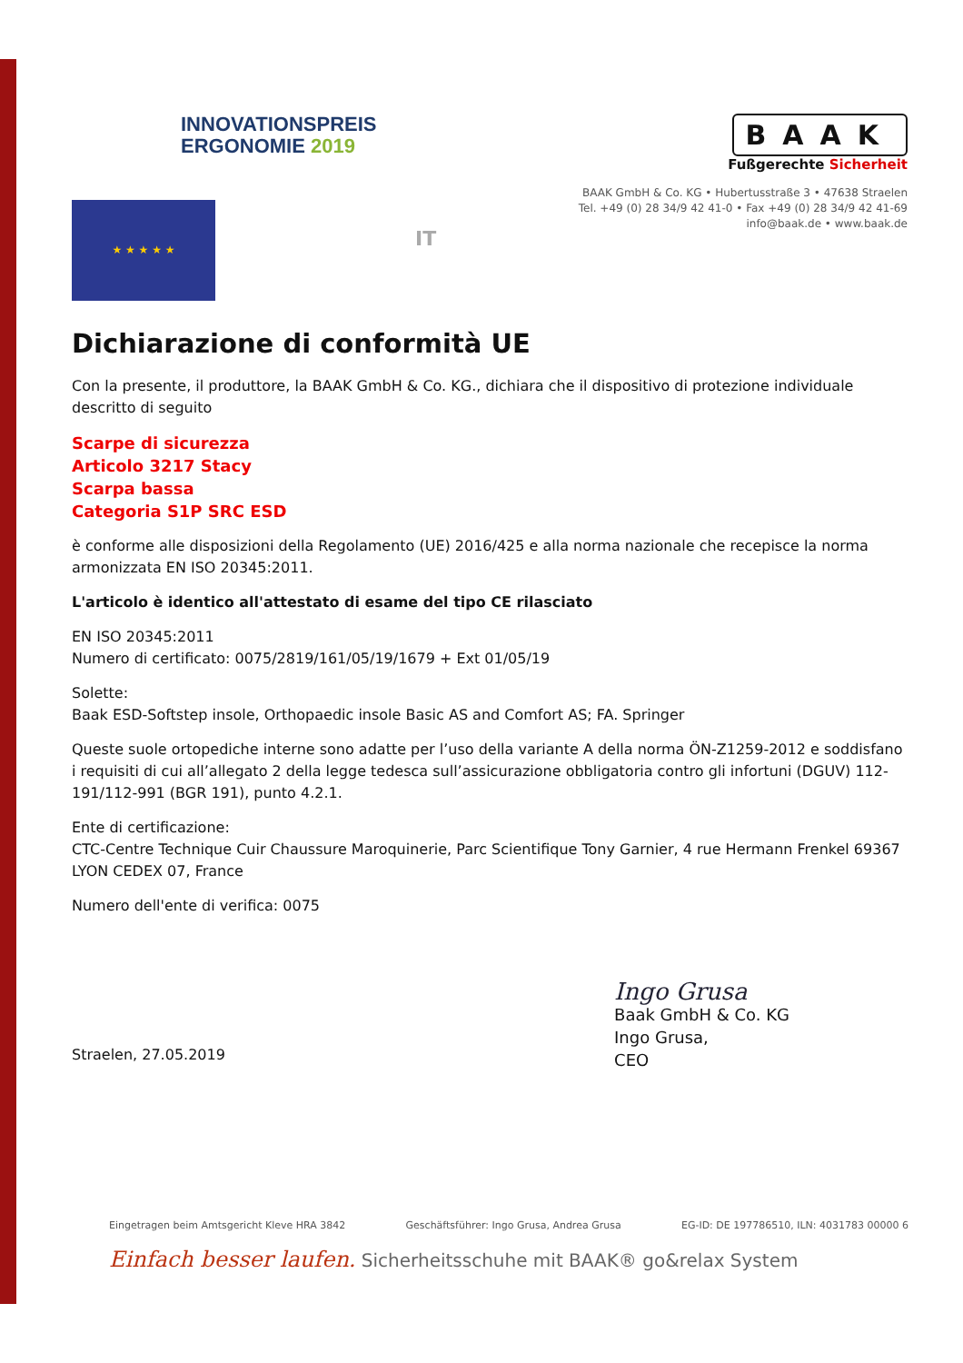INNOVATIONSPREIS
ERGONOMIE 2019
BAAK
Fußgerechte Sicherheit
BAAK GmbH & Co. KG • Hubertusstraße 3 • 47638 Straelen
Tel. +49 (0) 28 34/9 42 41-0 • Fax +49 (0) 28 34/9 42 41-69
info@baak.de • www.baak.de
★ ★ ★ ★ ★
IT
Dichiarazione di conformità UE
Con la presente, il produttore, la BAAK GmbH & Co. KG., dichiara che il dispositivo di protezione individuale descritto di seguito
Scarpe di sicurezza
Articolo 3217 Stacy
Scarpa bassa
Categoria S1P SRC ESD
è conforme alle disposizioni della Regolamento (UE) 2016/425 e alla norma nazionale che recepisce la norma armonizzata EN ISO 20345:2011.
L'articolo è identico all'attestato di esame del tipo CE rilasciato
EN ISO 20345:2011
Numero di certificato: 0075/2819/161/05/19/1679 + Ext 01/05/19
Solette:
Baak ESD-Softstep insole, Orthopaedic insole Basic AS and Comfort AS; FA. Springer
Queste suole ortopediche interne sono adatte per l’uso della variante A della norma ÖN-Z1259-2012 e soddisfano i requisiti di cui all’allegato 2 della legge tedesca sull’assicurazione obbligatoria contro gli infortuni (DGUV) 112-191/112-991 (BGR 191), punto 4.2.1.
Ente di certificazione:
CTC-Centre Technique Cuir Chaussure Maroquinerie, Parc Scientifique Tony Garnier, 4 rue Hermann Frenkel 69367 LYON CEDEX 07, France
Numero dell'ente di verifica: 0075
Straelen, 27.05.2019
Ingo Grusa
Baak GmbH & Co. KG
Ingo Grusa,
CEO
Eingetragen beim Amtsgericht Kleve HRA 3842 Geschäftsführer: Ingo Grusa, Andrea Grusa EG-ID: DE 197786510, ILN: 4031783 00000 6
Einfach besser laufen. Sicherheitsschuhe mit BAAK® go&relax System